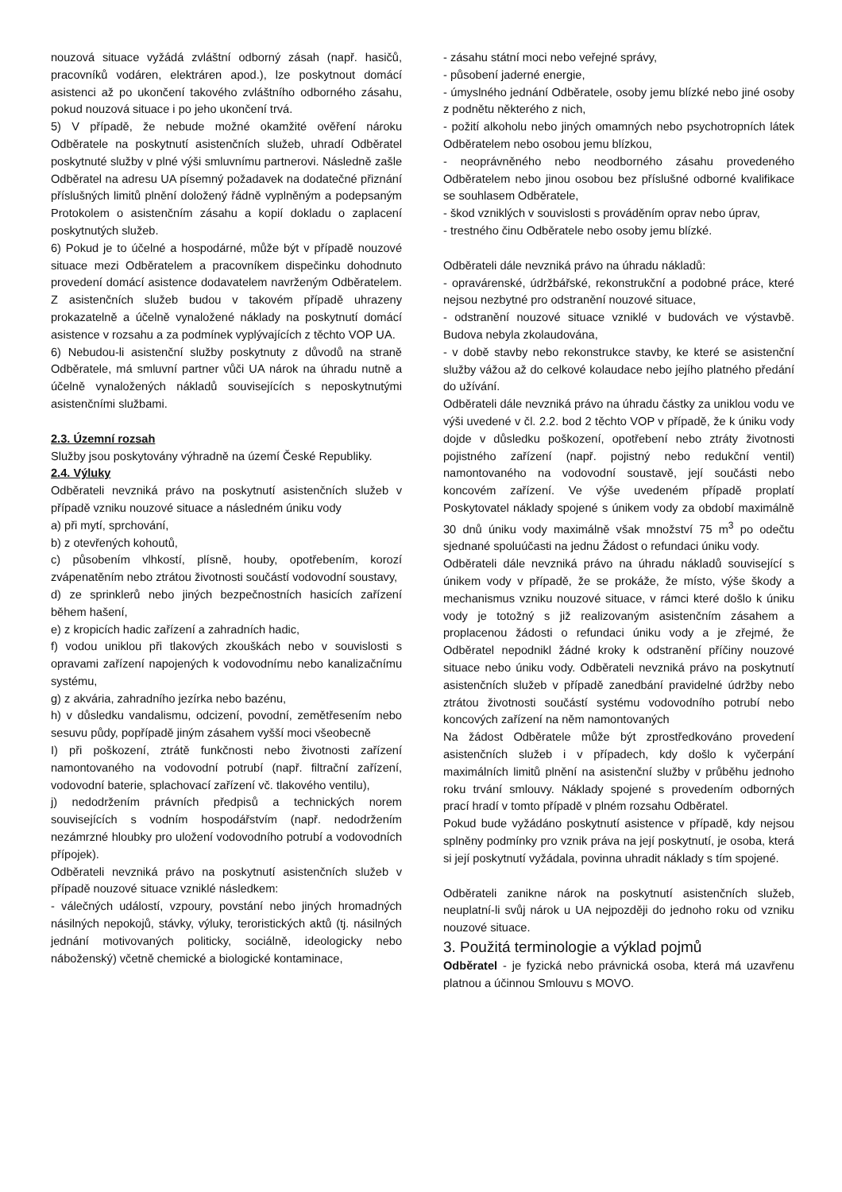nouzová situace vyžádá zvláštní odborný zásah (např. hasičů, pracovníků vodáren, elektráren apod.), lze poskytnout domácí asistenci až po ukončení takového zvláštního odborného zásahu, pokud nouzová situace i po jeho ukončení trvá.
5) V případě, že nebude možné okamžité ověření nároku Odběratele na poskytnutí asistenčních služeb, uhradí Odběratel poskytnuté služby v plné výši smluvnímu partnerovi. Následně zašle Odběratel na adresu UA písemný požadavek na dodatečné přiznání příslušných limitů plnění doložený řádně vyplněným a podepsaným Protokolem o asistenčním zásahu a kopií dokladu o zaplacení poskytnutých služeb.
6) Pokud je to účelné a hospodárné, může být v případě nouzové situace mezi Odběratelem a pracovníkem dispečinku dohodnuto provedení domácí asistence dodavatelem navrženým Odběratelem. Z asistenčních služeb budou v takovém případě uhrazeny prokazatelně a účelně vynaložené náklady na poskytnutí domácí asistence v rozsahu a za podmínek vyplývajících z těchto VOP UA.
6) Nebudou-li asistenční služby poskytnuty z důvodů na straně Odběratele, má smluvní partner vůči UA nárok na úhradu nutně a účelně vynaložených nákladů souvisejících s neposkytnutými asistenčními službami.
2.3. Územní rozsah
Služby jsou poskytovány výhradně na území České Republiky.
2.4. Výluky
Odběrateli nevzniká právo na poskytnutí asistenčních služeb v případě vzniku nouzové situace a následném úniku vody
a) při mytí, sprchování,
b) z otevřených kohoutů,
c) působením vlhkostí, plísně, houby, opotřebením, korozí zvápenatěním nebo ztrátou životnosti součástí vodovodní soustavy,
d) ze sprinklerů nebo jiných bezpečnostních hasicích zařízení během hašení,
e) z kropicích hadic zařízení a zahradních hadic,
f) vodou uniklou při tlakových zkouškách nebo v souvislosti s opravami zařízení napojených k vodovodnímu nebo kanalizačnímu systému,
g) z akvária, zahradního jezírka nebo bazénu,
h) v důsledku vandalismu, odcizení, povodní, zemětřesením nebo sesuvu půdy, popřípadě jiným zásahem vyšší moci všeobecně
I) při poškození, ztrátě funkčnosti nebo životnosti zařízení namontovaného na vodovodní potrubí (např. filtrační zařízení, vodovodní baterie, splachovací zařízení vč. tlakového ventilu),
j) nedodržením právních předpisů a technických norem souvisejících s vodním hospodářstvím (např. nedodržením nezámrzné hloubky pro uložení vodovodního potrubí a vodovodních přípojek).
Odběrateli nevzniká právo na poskytnutí asistenčních služeb v případě nouzové situace vzniklé následkem:
- válečných událostí, vzpoury, povstání nebo jiných hromadných násilných nepokojů, stávky, výluky, teroristických aktů (tj. násilných jednání motivovaných politicky, sociálně, ideologicky nebo náboženský) včetně chemické a biologické kontaminace,
- zásahu státní moci nebo veřejné správy,
- působení jaderné energie,
- úmyslného jednání Odběratele, osoby jemu blízké nebo jiné osoby z podnětu některého z nich,
- požití alkoholu nebo jiných omamných nebo psychotropních látek Odběratelem nebo osobou jemu blízkou,
- neoprávněného nebo neodborného zásahu provedeného Odběratelem nebo jinou osobou bez příslušné odborné kvalifikace se souhlasem Odběratele,
- škod vzniklých v souvislosti s prováděním oprav nebo úprav,
- trestného činu Odběratele nebo osoby jemu blízké.
Odběrateli dále nevzniká právo na úhradu nákladů:
- opravárenské, údržbářské, rekonstrukční a podobné práce, které nejsou nezbytné pro odstranění nouzové situace,
- odstranění nouzové situace vzniklé v budovách ve výstavbě. Budova nebyla zkolaudována,
- v době stavby nebo rekonstrukce stavby, ke které se asistenční služby vážou až do celkové kolaudace nebo jejího platného předání do užívání.
Odběrateli dále nevzniká právo na úhradu částky za uniklou vodu ve výši uvedené v čl. 2.2. bod 2 těchto VOP v případě, že k úniku vody dojde v důsledku poškození, opotřebení nebo ztráty životnosti pojistného zařízení (např. pojistný nebo redukční ventil) namontovaného na vodovodní soustavě, její součásti nebo koncovém zařízení. Ve výše uvedeném případě proplatí Poskytovatel náklady spojené s únikem vody za období maximálně 30 dnů úniku vody maximálně však množství 75 m<sup>3</sup> po odečtu sjednané spoluúčasti na jednu Žádost o refundaci úniku vody.
Odběrateli dále nevzniká právo na úhradu nákladů související s únikem vody v případě, že se prokáže, že místo, výše škody a mechanismus vzniku nouzové situace, v rámci které došlo k úniku vody je totožný s již realizovaným asistenčním zásahem a proplacenou žádosti o refundaci úniku vody a je zřejmé, že Odběratel nepodnikl žádné kroky k odstranění příčiny nouzové situace nebo úniku vody. Odběrateli nevzniká právo na poskytnutí asistenčních služeb v případě zanedbání pravidelné údržby nebo ztrátou životnosti součástí systému vodovodního potrubí nebo koncových zařízení na něm namontovaných
Na žádost Odběratele může být zprostředkováno provedení asistenčních služeb i v případech, kdy došlo k vyčerpání maximálních limitů plnění na asistenční služby v průběhu jednoho roku trvání smlouvy. Náklady spojené s provedením odborných prací hradí v tomto případě v plném rozsahu Odběratel.
Pokud bude vyžádáno poskytnutí asistence v případě, kdy nejsou splněny podmínky pro vznik práva na její poskytnutí, je osoba, která si její poskytnutí vyžádala, povinna uhradit náklady s tím spojené.
Odběrateli zanikne nárok na poskytnutí asistenčních služeb, neuplatní-li svůj nárok u UA nejpozději do jednoho roku od vzniku nouzové situace.
3. Použitá terminologie a výklad pojmů
Odběratel - je fyzická nebo právnická osoba, která má uzavřenu platnou a účinnou Smlouvu s MOVO.